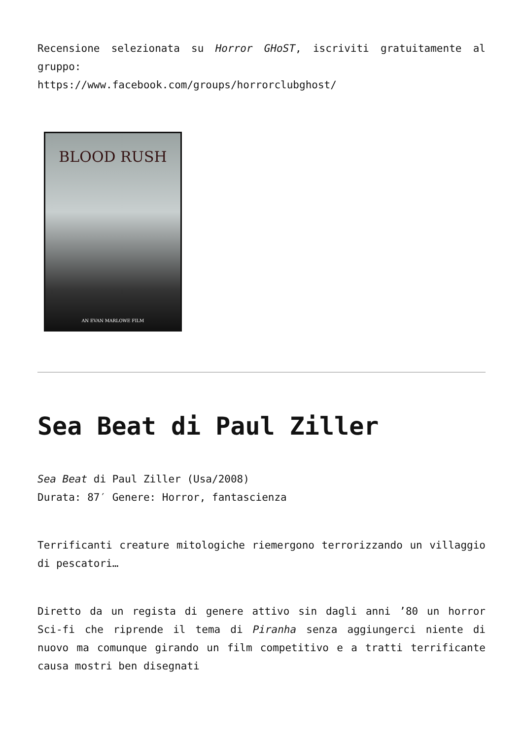Recensione selezionata su Horror GHoST, iscriviti gratuitamente al gruppo:
https://www.facebook.com/groups/horrorclubghost/
BLOOD RUSH
AN EVAN MARLOWE FILM
Sea Beat di Paul Ziller
Sea Beat di Paul Ziller (Usa/2008)
Durata: 87′ Genere: Horror, fantascienza
Terrificanti creature mitologiche riemergono terrorizzando un villaggio di pescatori…
Diretto da un regista di genere attivo sin dagli anni ’80 un horror Sci-fi che riprende il tema di Piranha senza aggiungerci niente di nuovo ma comunque girando un film competitivo e a tratti terrificante causa mostri ben disegnati